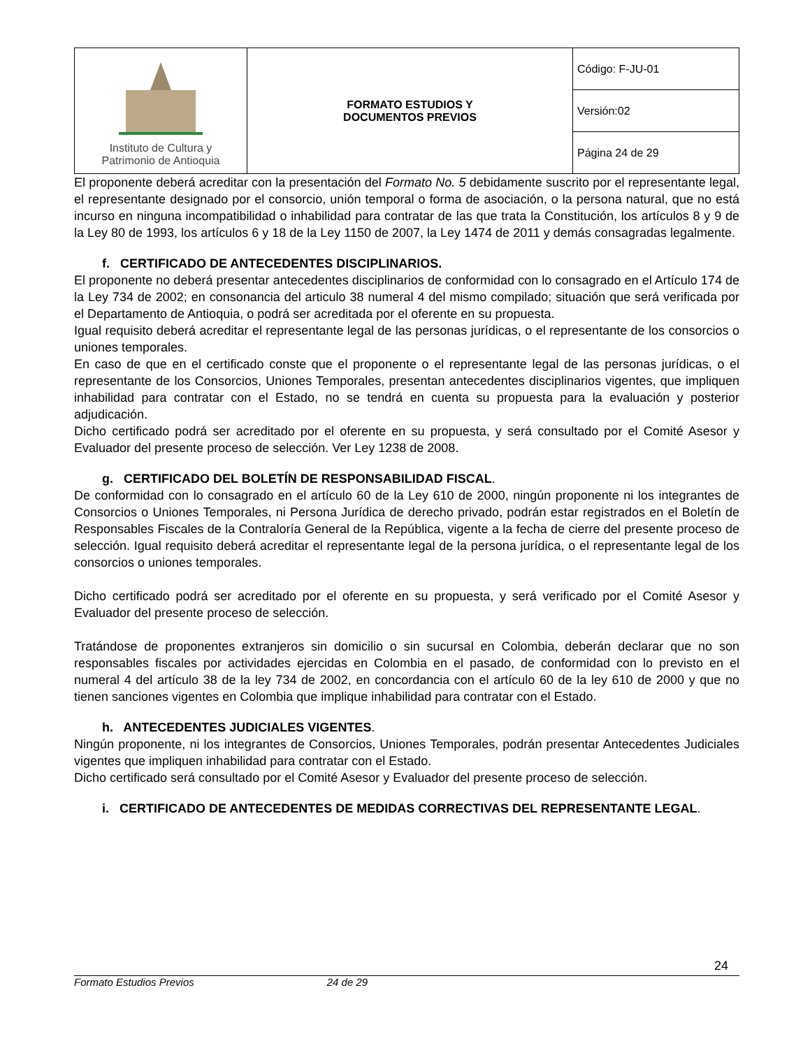| Instituto de Cultura y Patrimonio de Antioquia | FORMATO ESTUDIOS Y DOCUMENTOS PREVIOS | Código: F-JU-01 |
| | | Versión:02 |
| | | Página 24 de 29 |
El proponente deberá acreditar con la presentación del Formato No. 5 debidamente suscrito por el representante legal, el representante designado por el consorcio, unión temporal o forma de asociación, o la persona natural, que no está incurso en ninguna incompatibilidad o inhabilidad para contratar de las que trata la Constitución, los artículos 8 y 9 de la Ley 80 de 1993, los artículos 6 y 18 de la Ley 1150 de 2007, la Ley 1474 de 2011 y demás consagradas legalmente.
f. CERTIFICADO DE ANTECEDENTES DISCIPLINARIOS.
El proponente no deberá presentar antecedentes disciplinarios de conformidad con lo consagrado en el Artículo 174 de la Ley 734 de 2002; en consonancia del articulo 38 numeral 4 del mismo compilado; situación que será verificada por el Departamento de Antioquia, o podrá ser acreditada por el oferente en su propuesta.
Igual requisito deberá acreditar el representante legal de las personas jurídicas, o el representante de los consorcios o uniones temporales.
En caso de que en el certificado conste que el proponente o el representante legal de las personas jurídicas, o el representante de los Consorcios, Uniones Temporales, presentan antecedentes disciplinarios vigentes, que impliquen inhabilidad para contratar con el Estado, no se tendrá en cuenta su propuesta para la evaluación y posterior adjudicación.
Dicho certificado podrá ser acreditado por el oferente en su propuesta, y será consultado por el Comité Asesor y Evaluador del presente proceso de selección. Ver Ley 1238 de 2008.
g. CERTIFICADO DEL BOLETÍN DE RESPONSABILIDAD FISCAL.
De conformidad con lo consagrado en el artículo 60 de la Ley 610 de 2000, ningún proponente ni los integrantes de Consorcios o Uniones Temporales, ni Persona Jurídica de derecho privado, podrán estar registrados en el Boletín de Responsables Fiscales de la Contraloría General de la República, vigente a la fecha de cierre del presente proceso de selección. Igual requisito deberá acreditar el representante legal de la persona jurídica, o el representante legal de los consorcios o uniones temporales.
Dicho certificado podrá ser acreditado por el oferente en su propuesta, y será verificado por el Comité Asesor y Evaluador del presente proceso de selección.
Tratándose de proponentes extranjeros sin domicilio o sin sucursal en Colombia, deberán declarar que no son responsables fiscales por actividades ejercidas en Colombia en el pasado, de conformidad con lo previsto en el numeral 4 del artículo 38 de la ley 734 de 2002, en concordancia con el artículo 60 de la ley 610 de 2000 y que no tienen sanciones vigentes en Colombia que implique inhabilidad para contratar con el Estado.
h. ANTECEDENTES JUDICIALES VIGENTES.
Ningún proponente, ni los integrantes de Consorcios, Uniones Temporales, podrán presentar Antecedentes Judiciales vigentes que impliquen inhabilidad para contratar con el Estado.
Dicho certificado será consultado por el Comité Asesor y Evaluador del presente proceso de selección.
i. CERTIFICADO DE ANTECEDENTES DE MEDIDAS CORRECTIVAS DEL REPRESENTANTE LEGAL.
24
Formato Estudios Previos 24 de 29